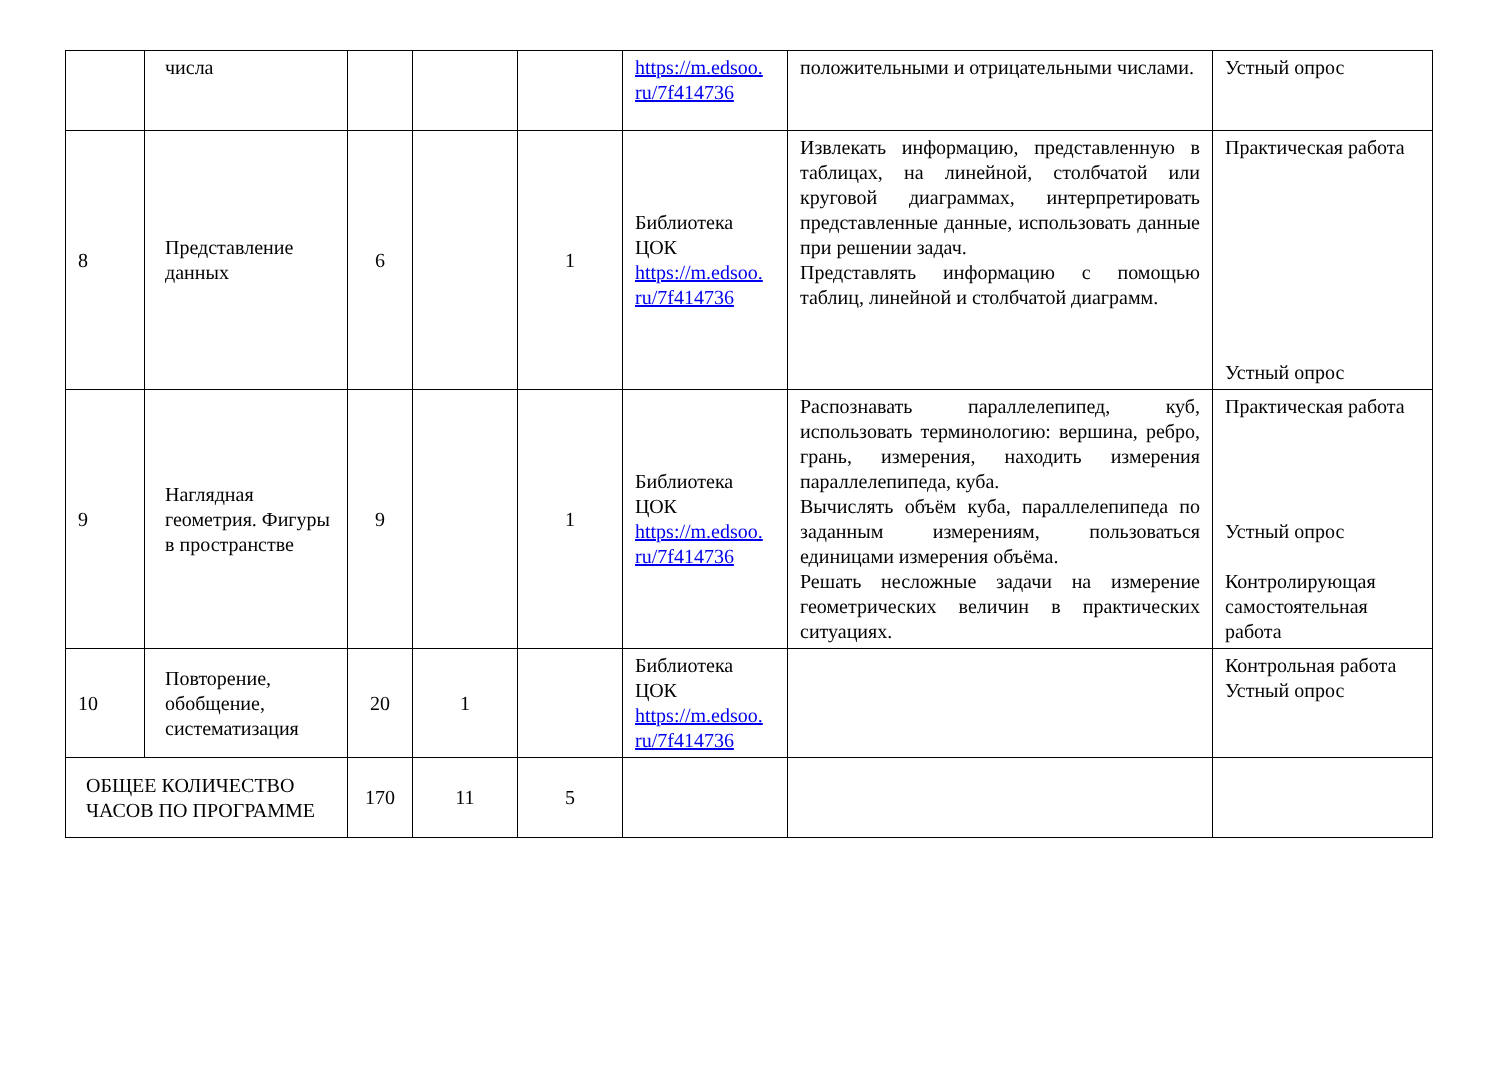| | числа | | | | https://m.edsoo. ru/7f414736 | положительными и отрицательными числами. | Устный опрос |
| 8 | Представление данных | 6 | | 1 | Библиотека ЦОК https://m.edsoo. ru/7f414736 | Извлекать информацию, представленную в таблицах, на линейной, столбчатой или круговой диаграммах, интерпретировать представленные данные, использовать данные при решении задач. Представлять информацию с помощью таблиц, линейной и столбчатой диаграмм. | Практическая работа Устный опрос |
| 9 | Наглядная геометрия. Фигуры в пространстве | 9 | | 1 | Библиотека ЦОК https://m.edsoo. ru/7f414736 | Распознавать параллелепипед, куб, использовать терминологию: вершина, ребро, грань, измерения, находить измерения параллелепипеда, куба. Вычислять объём куба, параллелепипеда по заданным измерениям, пользоваться единицами измерения объёма. Решать несложные задачи на измерение геометрических величин в практических ситуациях. | Практическая работа Устный опрос Контролирующая самостоятельная работа |
| 10 | Повторение, обобщение, систематизация | 20 | 1 | | Библиотека ЦОК https://m.edsoo. ru/7f414736 | | Контрольная работа Устный опрос |
| ОБЩЕЕ КОЛИЧЕСТВО ЧАСОВ ПО ПРОГРАММЕ | | 170 | 11 | 5 | | | |